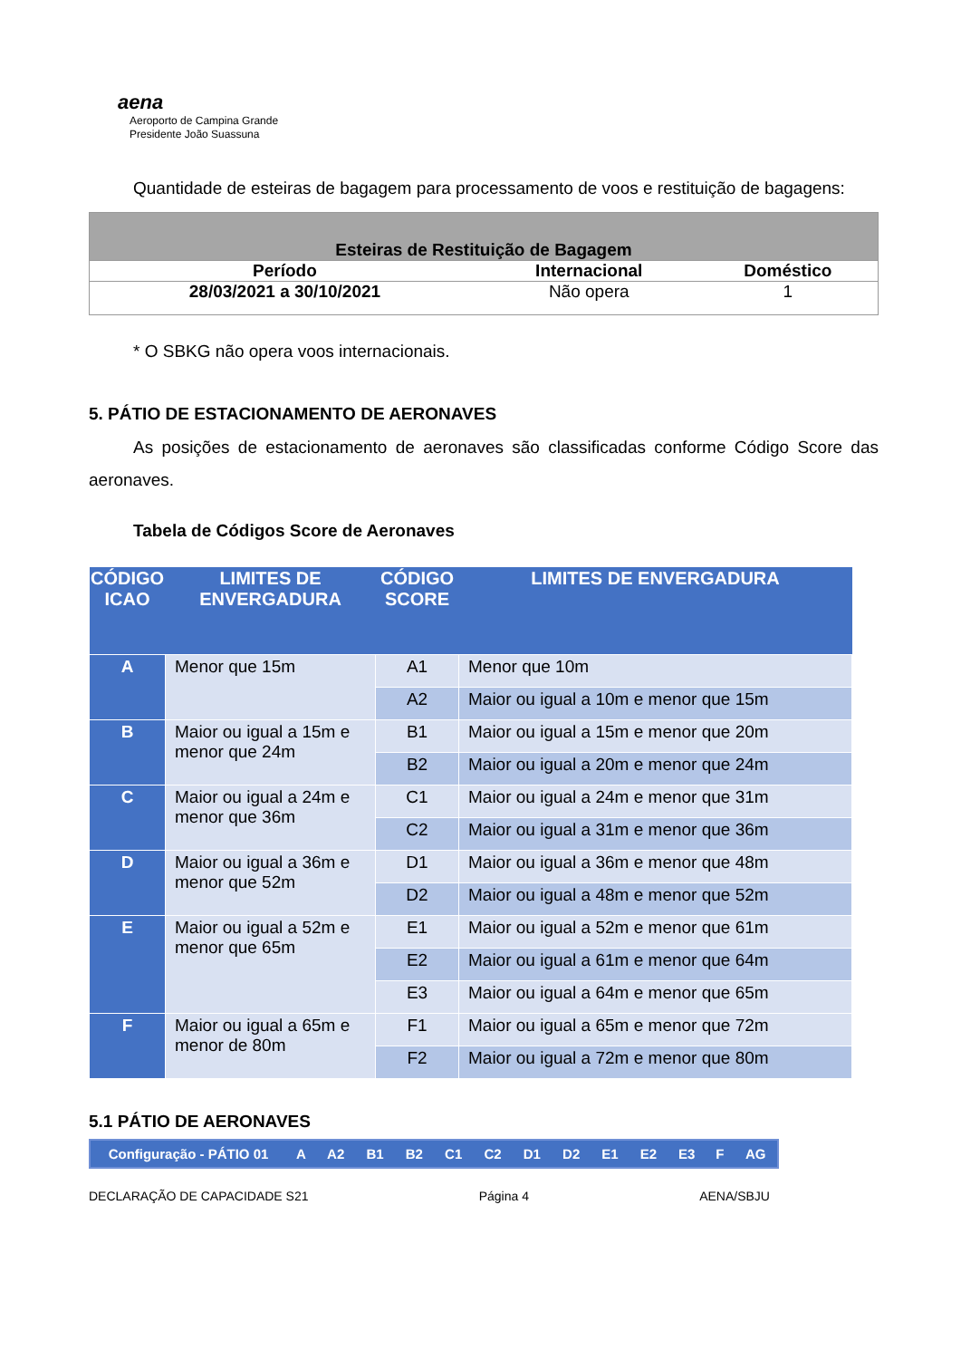aena
Aeroporto de Campina Grande
Presidente João Suassuna
Quantidade de esteiras de bagagem para processamento de voos e restituição de bagagens:
| Esteiras de Restituição de Bagagem | | |
| --- | --- | --- |
| Período | Internacional | Doméstico |
| 28/03/2021 a 30/10/2021 | Não opera | 1 |
* O SBKG não opera voos internacionais.
5. PÁTIO DE ESTACIONAMENTO DE AERONAVES
As posições de estacionamento de aeronaves são classificadas conforme Código Score das aeronaves.
Tabela de Códigos Score de Aeronaves
| CÓDIGO ICAO | LIMITES DE ENVERGADURA | CÓDIGO SCORE | LIMITES DE ENVERGADURA |
| --- | --- | --- | --- |
| A | Menor que 15m | A1 | Menor que 10m |
| | | A2 | Maior ou igual a 10m e menor que 15m |
| B | Maior ou igual a 15m e menor que 24m | B1 | Maior ou igual a 15m e menor que 20m |
| | | B2 | Maior ou igual a 20m e menor que 24m |
| C | Maior ou igual a 24m e menor que 36m | C1 | Maior ou igual a 24m e menor que 31m |
| | | C2 | Maior ou igual a 31m e menor que 36m |
| D | Maior ou igual a 36m e menor que 52m | D1 | Maior ou igual a 36m e menor que 48m |
| | | D2 | Maior ou igual a 48m e menor que 52m |
| E | Maior ou igual a 52m e menor que 65m | E1 | Maior ou igual a 52m e menor que 61m |
| | | E2 | Maior ou igual a 61m e menor que 64m |
| | | E3 | Maior ou igual a 64m e menor que 65m |
| F | Maior ou igual a 65m e menor de 80m | F1 | Maior ou igual a 65m e menor que 72m |
| | | F2 | Maior ou igual a 72m e menor que 80m |
5.1 PÁTIO DE AERONAVES
| Configuração - PÁTIO 01 | A | A2 | B1 | B2 | C1 | C2 | D1 | D2 | E1 | E2 | E3 | F | AG |
DECLARAÇÃO DE CAPACIDADE S21 Página 4 AENA/SBJU